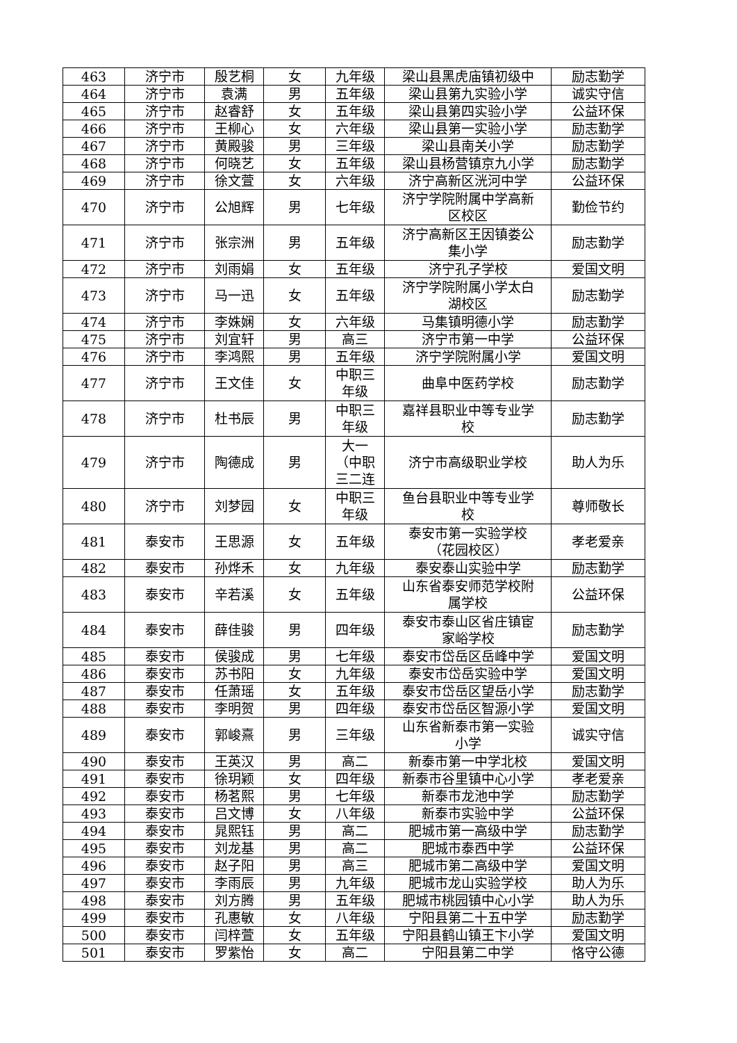| 463 | 济宁市 | 殷艺桐 | 女 | 九年级 | 梁山县黑虎庙镇初级中 | 励志勤学 |
| 464 | 济宁市 | 袁满 | 男 | 五年级 | 梁山县第九实验小学 | 诚实守信 |
| 465 | 济宁市 | 赵睿舒 | 女 | 五年级 | 梁山县第四实验小学 | 公益环保 |
| 466 | 济宁市 | 王柳心 | 女 | 六年级 | 梁山县第一实验小学 | 励志勤学 |
| 467 | 济宁市 | 黄殿骏 | 男 | 三年级 | 梁山县南关小学 | 励志勤学 |
| 468 | 济宁市 | 何晓艺 | 女 | 五年级 | 梁山县杨营镇京九小学 | 励志勤学 |
| 469 | 济宁市 | 徐文萱 | 女 | 六年级 | 济宁高新区洸河中学 | 公益环保 |
| 470 | 济宁市 | 公旭辉 | 男 | 七年级 | 济宁学院附属中学高新 区校区 | 勤俭节约 |
| 471 | 济宁市 | 张宗洲 | 男 | 五年级 | 济宁高新区王因镇娄公 集小学 | 励志勤学 |
| 472 | 济宁市 | 刘雨娟 | 女 | 五年级 | 济宁孔子学校 | 爱国文明 |
| 473 | 济宁市 | 马一迅 | 女 | 五年级 | 济宁学院附属小学太白 湖校区 | 励志勤学 |
| 474 | 济宁市 | 李姝娴 | 女 | 六年级 | 马集镇明德小学 | 励志勤学 |
| 475 | 济宁市 | 刘宜轩 | 男 | 高三 | 济宁市第一中学 | 公益环保 |
| 476 | 济宁市 | 李鸿熙 | 男 | 五年级 | 济宁学院附属小学 | 爱国文明 |
| 477 | 济宁市 | 王文佳 | 女 | 中职三 年级 | 曲阜中医药学校 | 励志勤学 |
| 478 | 济宁市 | 杜书辰 | 男 | 中职三 年级 | 嘉祥县职业中等专业学 校 | 励志勤学 |
| 479 | 济宁市 | 陶德成 | 男 | 大一 （中职 三二连 | 济宁市高级职业学校 | 助人为乐 |
| 480 | 济宁市 | 刘梦园 | 女 | 中职三 年级 | 鱼台县职业中等专业学 校 | 尊师敬长 |
| 481 | 泰安市 | 王思源 | 女 | 五年级 | 泰安市第一实验学校 （花园校区） | 孝老爱亲 |
| 482 | 泰安市 | 孙烨禾 | 女 | 九年级 | 泰安泰山实验中学 | 励志勤学 |
| 483 | 泰安市 | 辛若溪 | 女 | 五年级 | 山东省泰安师范学校附 属学校 | 公益环保 |
| 484 | 泰安市 | 薛佳骏 | 男 | 四年级 | 泰安市泰山区省庄镇宦 家峪学校 | 励志勤学 |
| 485 | 泰安市 | 侯骏成 | 男 | 七年级 | 泰安市岱岳区岳峰中学 | 爱国文明 |
| 486 | 泰安市 | 苏书阳 | 女 | 九年级 | 泰安市岱岳实验中学 | 爱国文明 |
| 487 | 泰安市 | 任萧瑶 | 女 | 五年级 | 泰安市岱岳区望岳小学 | 励志勤学 |
| 488 | 泰安市 | 李明贺 | 男 | 四年级 | 泰安市岱岳区智源小学 | 爱国文明 |
| 489 | 泰安市 | 郭峻熹 | 男 | 三年级 | 山东省新泰市第一实验 小学 | 诚实守信 |
| 490 | 泰安市 | 王英汉 | 男 | 高二 | 新泰市第一中学北校 | 爱国文明 |
| 491 | 泰安市 | 徐玥颖 | 女 | 四年级 | 新泰市谷里镇中心小学 | 孝老爱亲 |
| 492 | 泰安市 | 杨茗熙 | 男 | 七年级 | 新泰市龙池中学 | 励志勤学 |
| 493 | 泰安市 | 吕文博 | 女 | 八年级 | 新泰市实验中学 | 公益环保 |
| 494 | 泰安市 | 晁熙钰 | 男 | 高二 | 肥城市第一高级中学 | 励志勤学 |
| 495 | 泰安市 | 刘龙基 | 男 | 高二 | 肥城市泰西中学 | 公益环保 |
| 496 | 泰安市 | 赵子阳 | 男 | 高三 | 肥城市第二高级中学 | 爱国文明 |
| 497 | 泰安市 | 李雨辰 | 男 | 九年级 | 肥城市龙山实验学校 | 助人为乐 |
| 498 | 泰安市 | 刘方腾 | 男 | 五年级 | 肥城市桃园镇中心小学 | 助人为乐 |
| 499 | 泰安市 | 孔惠敏 | 女 | 八年级 | 宁阳县第二十五中学 | 励志勤学 |
| 500 | 泰安市 | 闫梓萱 | 女 | 五年级 | 宁阳县鹤山镇王卞小学 | 爱国文明 |
| 501 | 泰安市 | 罗紫怡 | 女 | 高二 | 宁阳县第二中学 | 恪守公德 |